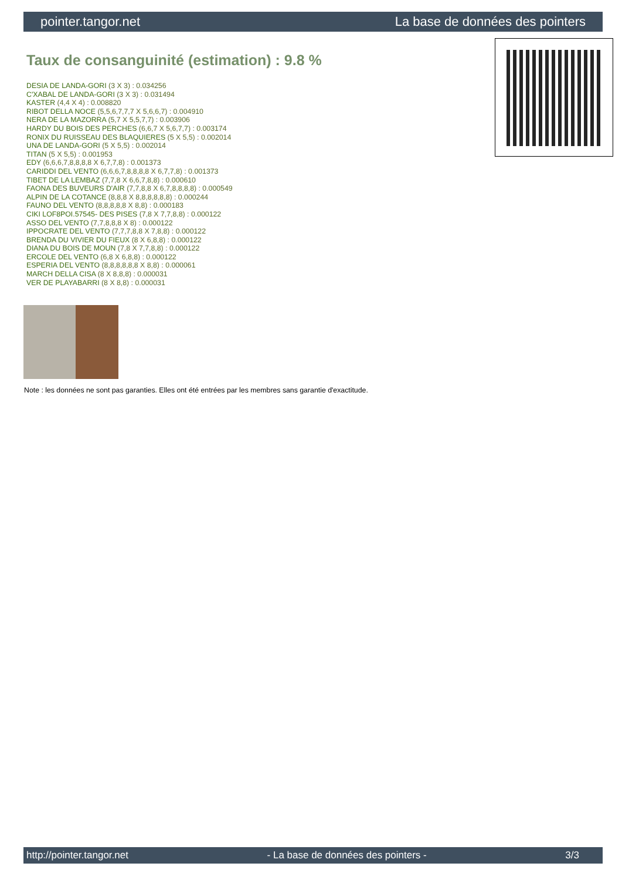pointer.tangor.net La base de données des pointers
Taux de consanguinité (estimation) : 9.8 %
DESIA DE LANDA-GORI (3 X 3) : 0.034256
C'XABAL DE LANDA-GORI (3 X 3) : 0.031494
KASTER (4,4 X 4) : 0.008820
RIBOT DELLA NOCE (5,5,6,7,7,7 X 5,6,6,7) : 0.004910
NERA DE LA MAZORRA (5,7 X 5,5,7,7) : 0.003906
HARDY DU BOIS DES PERCHES (6,6,7 X 5,6,7,7) : 0.003174
RONIX DU RUISSEAU DES BLAQUIERES (5 X 5,5) : 0.002014
UNA DE LANDA-GORI (5 X 5,5) : 0.002014
TITAN (5 X 5,5) : 0.001953
EDY (6,6,6,7,8,8,8,8 X 6,7,7,8) : 0.001373
CARIDDI DEL VENTO (6,6,6,7,8,8,8,8 X 6,7,7,8) : 0.001373
TIBET DE LA LEMBAZ (7,7,8 X 6,6,7,8,8) : 0.000610
FAONA DES BUVEURS D'AIR (7,7,8,8 X 6,7,8,8,8,8) : 0.000549
ALPIN DE LA COTANCE (8,8,8 X 8,8,8,8,8,8) : 0.000244
FAUNO DEL VENTO (8,8,8,8,8 X 8,8) : 0.000183
CIKI LOF8POI.57545- DES PISES (7,8 X 7,7,8,8) : 0.000122
ASSO DEL VENTO (7,7,8,8,8 X 8) : 0.000122
IPPOCRATE DEL VENTO (7,7,7,8,8 X 7,8,8) : 0.000122
BRENDA DU VIVIER DU FIEUX (8 X 6,8,8) : 0.000122
DIANA DU BOIS DE MOUN (7,8 X 7,7,8,8) : 0.000122
ERCOLE DEL VENTO (6,8 X 6,8,8) : 0.000122
ESPERIA DEL VENTO (8,8,8,8,8,8 X 8,8) : 0.000061
MARCH DELLA CISA (8 X 8,8,8) : 0.000031
VER DE PLAYABARRI (8 X 8,8) : 0.000031
Note : les données ne sont pas garanties. Elles ont été entrées par les membres sans garantie d'exactitude.
http://pointer.tangor.net - La base de données des pointers - 3/3